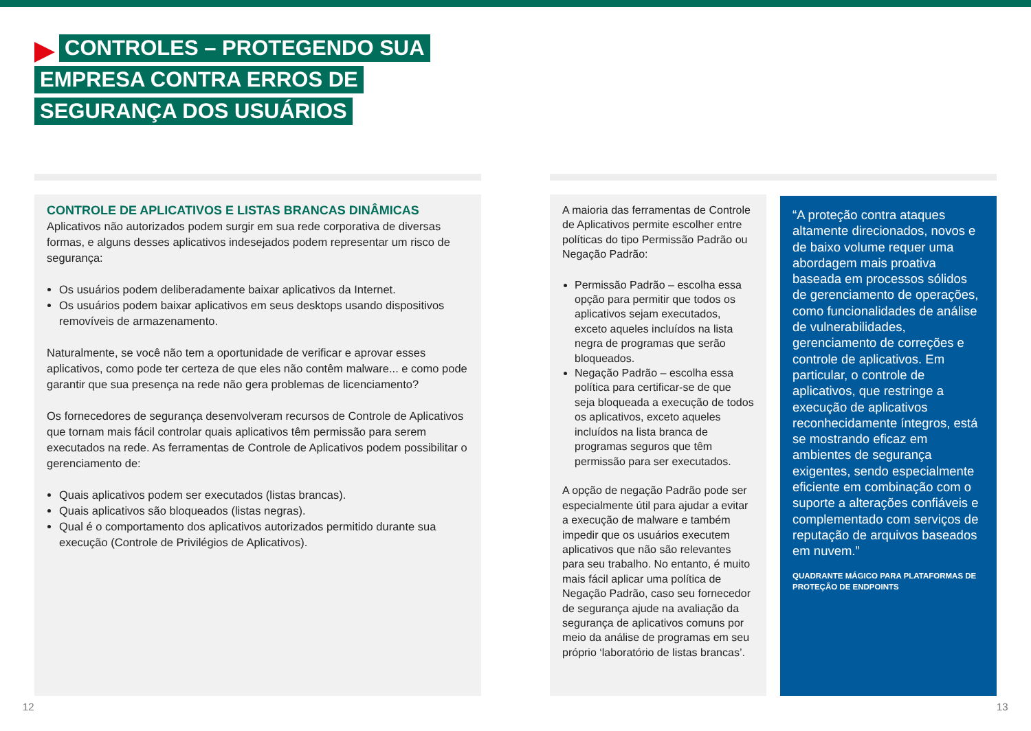CONTROLES – PROTEGENDO SUA
EMPRESA CONTRA ERROS DE
SEGURANÇA DOS USUÁRIOS
CONTROLE DE APLICATIVOS E LISTAS BRANCAS DINÂMICAS
Aplicativos não autorizados podem surgir em sua rede corporativa de diversas formas, e alguns desses aplicativos indesejados podem representar um risco de segurança:
Os usuários podem deliberadamente baixar aplicativos da Internet.
Os usuários podem baixar aplicativos em seus desktops usando dispositivos removíveis de armazenamento.
Naturalmente, se você não tem a oportunidade de verificar e aprovar esses aplicativos, como pode ter certeza de que eles não contêm malware... e como pode garantir que sua presença na rede não gera problemas de licenciamento?
Os fornecedores de segurança desenvolveram recursos de Controle de Aplicativos que tornam mais fácil controlar quais aplicativos têm permissão para serem executados na rede. As ferramentas de Controle de Aplicativos podem possibilitar o gerenciamento de:
Quais aplicativos podem ser executados (listas brancas).
Quais aplicativos são bloqueados (listas negras).
Qual é o comportamento dos aplicativos autorizados permitido durante sua execução (Controle de Privilégios de Aplicativos).
A maioria das ferramentas de Controle de Aplicativos permite escolher entre políticas do tipo Permissão Padrão ou Negação Padrão:
Permissão Padrão – escolha essa opção para permitir que todos os aplicativos sejam executados, exceto aqueles incluídos na lista negra de programas que serão bloqueados.
Negação Padrão – escolha essa política para certificar-se de que seja bloqueada a execução de todos os aplicativos, exceto aqueles incluídos na lista branca de programas seguros que têm permissão para ser executados.
A opção de negação Padrão pode ser especialmente útil para ajudar a evitar a execução de malware e também impedir que os usuários executem aplicativos que não são relevantes para seu trabalho. No entanto, é muito mais fácil aplicar uma política de Negação Padrão, caso seu fornecedor de segurança ajude na avaliação da segurança de aplicativos comuns por meio da análise de programas em seu próprio ‘laboratório de listas brancas’.
“A proteção contra ataques altamente direcionados, novos e de baixo volume requer uma abordagem mais proativa baseada em processos sólidos de gerenciamento de operações, como funcionalidades de análise de vulnerabilidades, gerenciamento de correções e controle de aplicativos. Em particular, o controle de aplicativos, que restringe a execução de aplicativos reconhecidamente íntegros, está se mostrando eficaz em ambientes de segurança exigentes, sendo especialmente eficiente em combinação com o suporte a alterações confiáveis e complementado com serviços de reputação de arquivos baseados em nuvem.”
QUADRANTE MÁGICO PARA PLATAFORMAS DE PROTEÇÃO DE ENDPOINTS
12 13